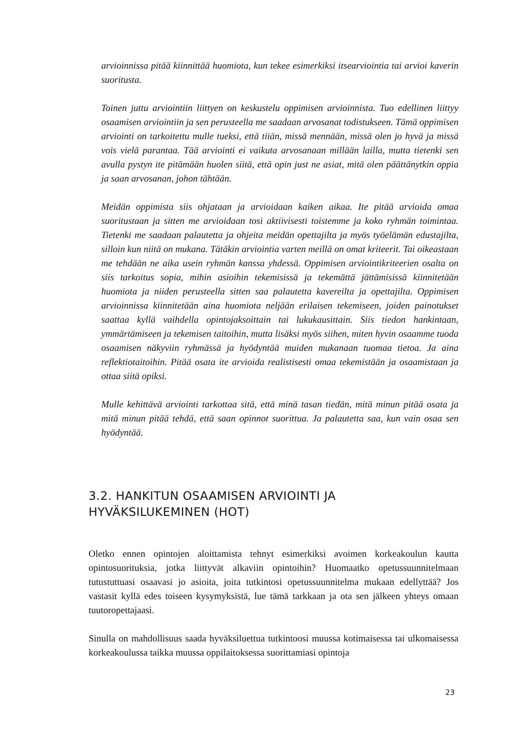arvioinnissa pitää kiinnittää huomiota, kun tekee esimerkiksi itsearviointia tai arvioi kaverin suoritusta.
Toinen juttu arviointiin liittyen on keskustelu oppimisen arvioinnista. Tuo edellinen liittyy osaamisen arviointiin ja sen perusteella me saadaan arvosanat todistukseen. Tämä oppimisen arviointi on tarkoitettu mulle tueksi, että tiiän, missä mennään, missä olen jo hyvä ja missä vois vielä parantaa. Tää arviointi ei vaikuta arvosanaan millään lailla, mutta tietenki sen avulla pystyn ite pitämään huolen siitä, että opin just ne asiat, mitä olen päättänytkin oppia ja saan arvosanan, johon tähtään.
Meidän oppimista siis ohjataan ja arvioidaan kaiken aikaa. Ite pitää arvioida omaa suoritustaan ja sitten me arvioidaan tosi aktiivisesti toistemme ja koko ryhmän toimintaa. Tietenki me saadaan palautetta ja ohjeita meidän opettajilta ja myös työelämän edustajilta, silloin kun niitä on mukana. Tätäkin arviointia varten meillä on omat kriteerit. Tai oikeastaan me tehdään ne aika usein ryhmän kanssa yhdessä. Oppimisen arviointikriteerien osalta on siis tarkoitus sopia, mihin asioihin tekemisissä ja tekemättä jättämisissä kiinnitetään huomiota ja niiden perusteella sitten saa palautetta kavereilta ja opettajilta. Oppimisen arvioinnissa kiinnitetään aina huomiota neljään erilaisen tekemiseen, joiden painotukset saattaa kyllä vaihdella opintojaksoittain tai lukukausittain. Siis tiedon hankintaan, ymmärtämiseen ja tekemisen taitoihin, mutta lisäksi myös siihen, miten hyvin osaamme tuoda osaamisen näkyviin ryhmässä ja hyödyntää muiden mukanaan tuomaa tietoa. Ja aina reflektiotaitoihin. Pitää osata ite arvioida realistisesti omaa tekemistään ja osaamistaan ja ottaa siitä opiksi.
Mulle kehittävä arviointi tarkottaa sitä, että minä tasan tiedän, mitä minun pitää osata ja mitä minun pitää tehdä, että saan opinnot suorittua. Ja palautetta saa, kun vain osaa sen hyödyntää.
3.2. HANKITUN OSAAMISEN ARVIOINTI JA HYVÄKSILUKEMINEN (HOT)
Oletko ennen opintojen aloittamista tehnyt esimerkiksi avoimen korkeakoulun kautta opintosuorituksia, jotka liittyvät alkaviin opintoihin? Huomaatko opetussuunnitelmaan tutustuttuasi osaavasi jo asioita, joita tutkintosi opetussuunnitelma mukaan edellyttää? Jos vastasit kyllä edes toiseen kysymyksistä, lue tämä tarkkaan ja ota sen jälkeen yhteys omaan tuutoropettajaasi.
Sinulla on mahdollisuus saada hyväksiluettua tutkintoosi muussa kotimaisessa tai ulkomaisessa korkeakoulussa taikka muussa oppilaitoksessa suorittamiasi opintoja
23